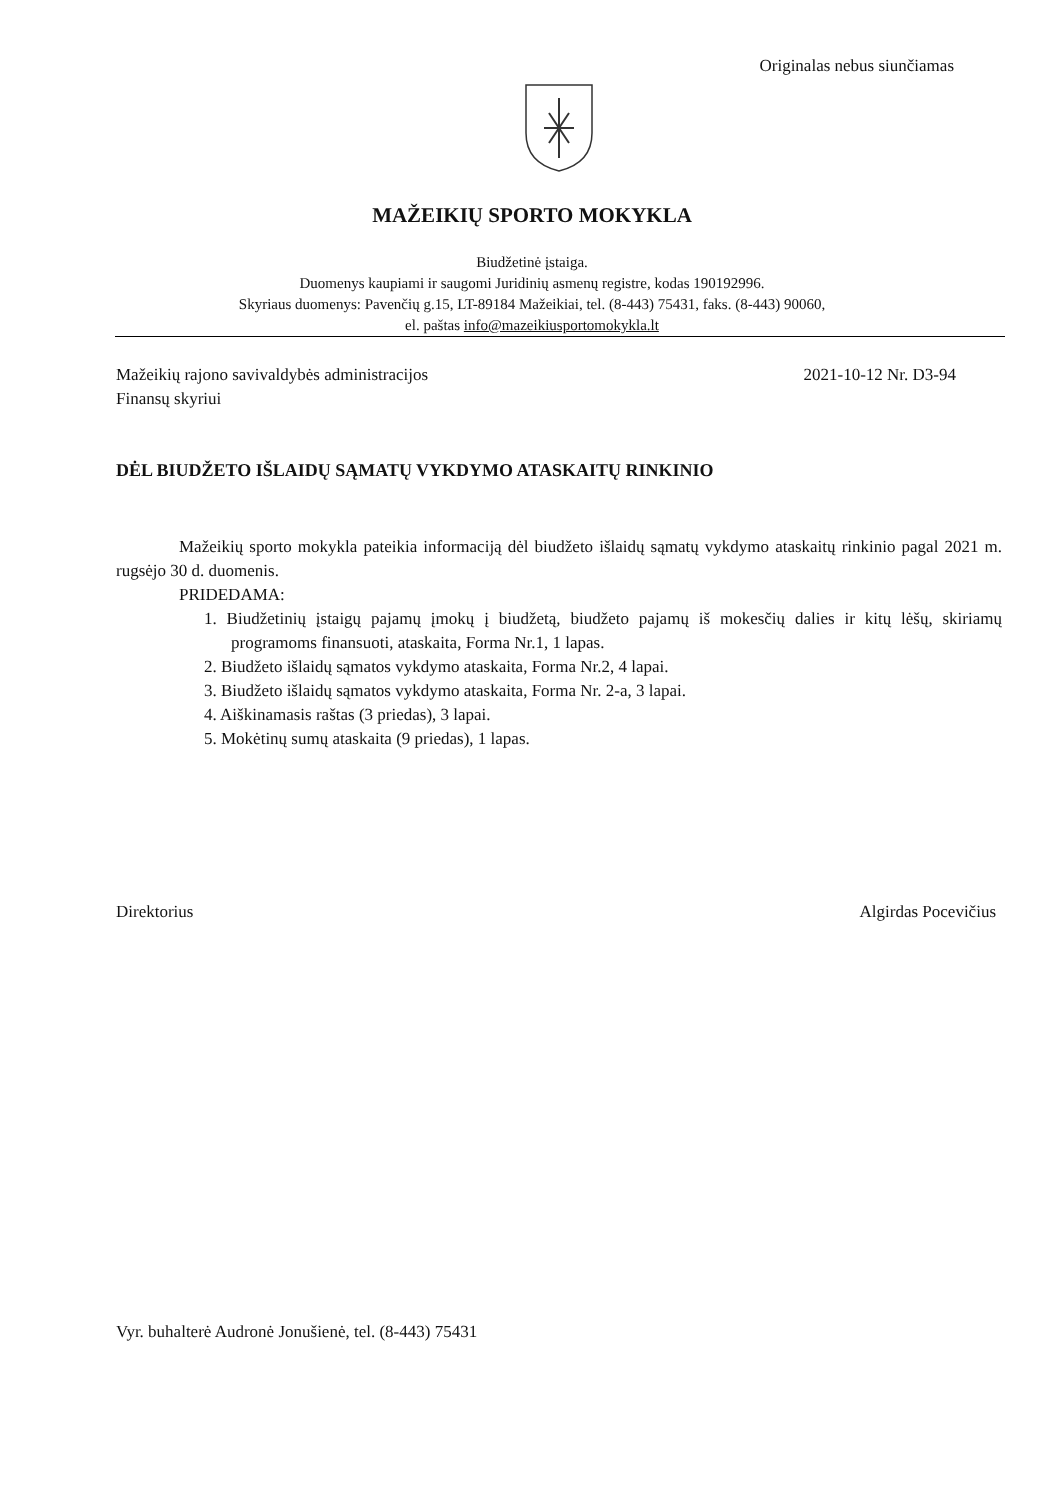Originalas nebus siunčiamas
MAŽEIKIŲ SPORTO MOKYKLA
Biudžetinė įstaiga.
Duomenys kaupiami ir saugomi Juridinių asmenų registre, kodas 190192996.
Skyriaus duomenys: Pavenčių g.15, LT-89184 Mažeikiai, tel. (8-443) 75431, faks. (8-443) 90060,
el. paštas info@mazeikiusportomokykla.lt
Mažeikių rajono savivaldybės administracijos
Finansų skyriui
2021-10-12 Nr. D3-94
DĖL BIUDŽETO IŠLAIDŲ SĄMATŲ VYKDYMO ATASKAITŲ RINKINIO
Mažeikių sporto mokykla pateikia informaciją dėl biudžeto išlaidų sąmatų vykdymo ataskaitų rinkinio pagal 2021 m. rugsėjo 30 d. duomenis.
PRIDEDAMA:
1. Biudžetinių įstaigų pajamų įmokų į biudžetą, biudžeto pajamų iš mokesčių dalies ir kitų lėšų, skiriamų programoms finansuoti, ataskaita, Forma Nr.1, 1 lapas.
2. Biudžeto išlaidų sąmatos vykdymo ataskaita, Forma Nr.2, 4 lapai.
3. Biudžeto išlaidų sąmatos vykdymo ataskaita, Forma Nr. 2-a, 3 lapai.
4. Aiškinamasis raštas (3 priedas), 3 lapai.
5. Mokėtinų sumų ataskaita (9 priedas), 1 lapas.
Direktorius Algirdas Pocevičius
Vyr. buhalterė Audronė Jonušienė, tel. (8-443) 75431